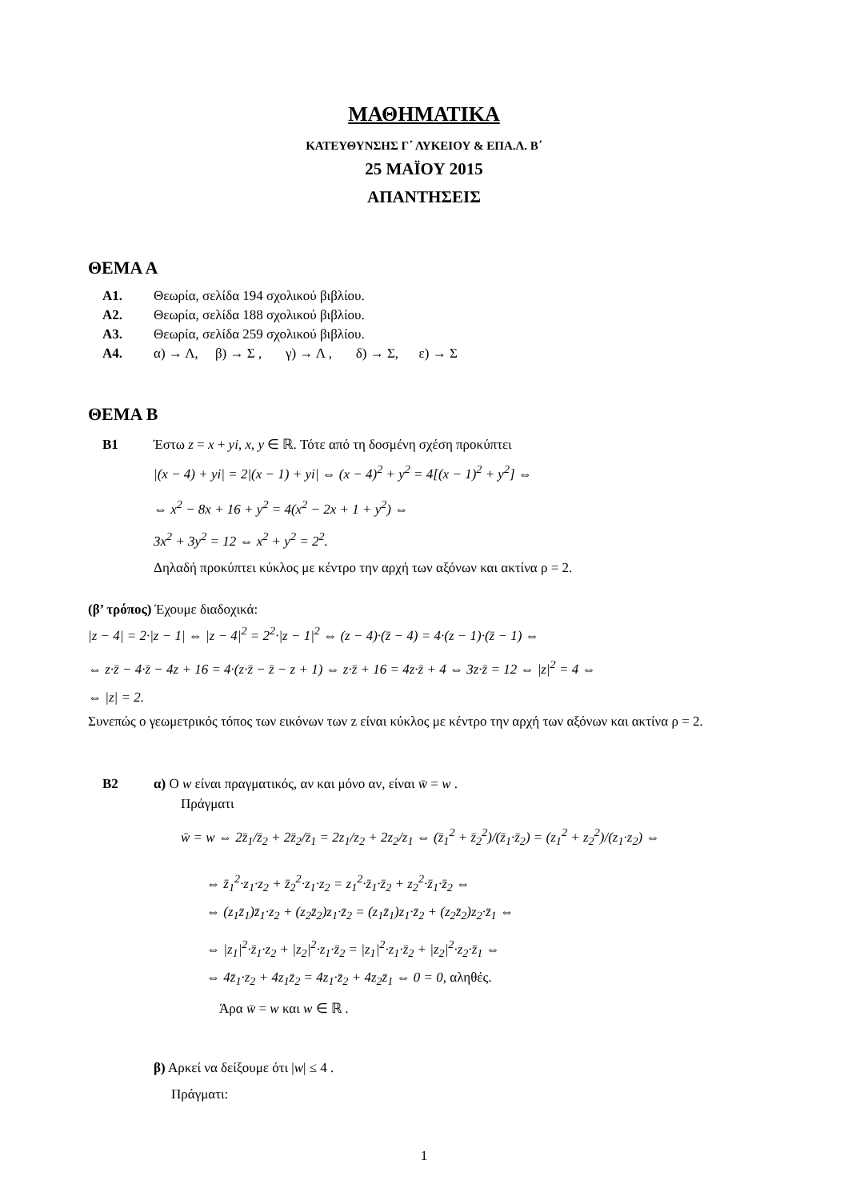ΜΑΘΗΜΑΤΙΚΑ
ΚΑΤΕΥΘΥΝΣΗΣ Γ΄ ΛΥΚΕΙΟΥ & ΕΠΑ.Λ. Β΄
25 ΜΑΪΟΥ 2015
ΑΠΑΝΤΗΣΕΙΣ
ΘΕΜΑ Α
Α1. Θεωρία, σελίδα 194 σχολικού βιβλίου.
Α2. Θεωρία, σελίδα 188 σχολικού βιβλίου.
Α3. Θεωρία, σελίδα 259 σχολικού βιβλίου.
Α4. α) → Λ, β) → Σ , γ) → Λ , δ) → Σ, ε) → Σ
ΘΕΜΑ Β
Β1 Έστω z = x + yi, x, y ∈ ℝ. Τότε από τη δοσμένη σχέση προκύπτει
|(x − 4) + yi| = 2|(x − 1) + yi| ⇔ (x − 4)<sup>2</sup> + y<sup>2</sup> = 4[(x − 1)<sup>2</sup> + y<sup>2</sup>] ⇔
⇔ x<sup>2</sup> − 8x + 16 + y<sup>2</sup> = 4(x<sup>2</sup> − 2x + 1 + y<sup>2</sup>) ⇔
3x<sup>2</sup> + 3y<sup>2</sup> = 12 ⇔ x<sup>2</sup> + y<sup>2</sup> = 2<sup>2</sup>.
Δηλαδή προκύπτει κύκλος με κέντρο την αρχή των αξόνων και ακτίνα ρ = 2.
(β’ τρόπος) Έχουμε διαδοχικά:
|z − 4| = 2·|z − 1| ⇔ |z − 4|<sup>2</sup> = 2<sup>2</sup>·|z − 1|<sup>2</sup> ⇔ (z − 4)·(z̄ − 4) = 4·(z − 1)·(z̄ − 1) ⇔
⇔ z·z̄ − 4·z̄ − 4z + 16 = 4·(z·z̄ − z̄ − z + 1) ⇔ z·z̄ + 16 = 4z·z̄ + 4 ⇔ 3z·z̄ = 12 ⇔ |z|<sup>2</sup> = 4 ⇔
⇔ |z| = 2.
Συνεπώς ο γεωμετρικός τόπος των εικόνων των z είναι κύκλος με κέντρο την αρχή των αξόνων και ακτίνα ρ = 2.
Β2 α) Ο w είναι πραγματικός, αν και μόνο αν, είναι w̄ = w .
Πράγματι
w̄ = w ⇔ 2z̄<sub>1</sub>/z̄<sub>2</sub> + 2z̄<sub>2</sub>/z̄<sub>1</sub> = 2z<sub>1</sub>/z<sub>2</sub> + 2z<sub>2</sub>/z<sub>1</sub> ⇔ (z̄<sub>1</sub><sup>2</sup> + z̄<sub>2</sub><sup>2</sup>)/(z̄<sub>1</sub>·z̄<sub>2</sub>) = (z<sub>1</sub><sup>2</sup> + z<sub>2</sub><sup>2</sup>)/(z<sub>1</sub>·z<sub>2</sub>) ⇔
⇔ z̄<sub>1</sub><sup>2</sup>·z<sub>1</sub>·z<sub>2</sub> + z̄<sub>2</sub><sup>2</sup>·z<sub>1</sub>·z<sub>2</sub> = z<sub>1</sub><sup>2</sup>·z̄<sub>1</sub>·z̄<sub>2</sub> + z<sub>2</sub><sup>2</sup>·z̄<sub>1</sub>·z̄<sub>2</sub> ⇔
⇔ (z<sub>1</sub>z̄<sub>1</sub>)z̄<sub>1</sub>·z<sub>2</sub> + (z<sub>2</sub>z̄<sub>2</sub>)z<sub>1</sub>·z̄<sub>2</sub> = (z<sub>1</sub>z̄<sub>1</sub>)z<sub>1</sub>·z̄<sub>2</sub> + (z<sub>2</sub>z̄<sub>2</sub>)z<sub>2</sub>·z̄<sub>1</sub> ⇔
⇔ |z<sub>1</sub>|<sup>2</sup>·z̄<sub>1</sub>·z<sub>2</sub> + |z<sub>2</sub>|<sup>2</sup>·z<sub>1</sub>·z̄<sub>2</sub> = |z<sub>1</sub>|<sup>2</sup>·z<sub>1</sub>·z̄<sub>2</sub> + |z<sub>2</sub>|<sup>2</sup>·z<sub>2</sub>·z̄<sub>1</sub> ⇔
⇔ 4z̄<sub>1</sub>·z<sub>2</sub> + 4z<sub>1</sub>z̄<sub>2</sub> = 4z<sub>1</sub>·z̄<sub>2</sub> + 4z<sub>2</sub>z̄<sub>1</sub> ⇔ 0 = 0, αληθές.
Άρα w̄ = w και w ∈ ℝ .
β) Αρκεί να δείξουμε ότι |w| ≤ 4 .
Πράγματι:
1